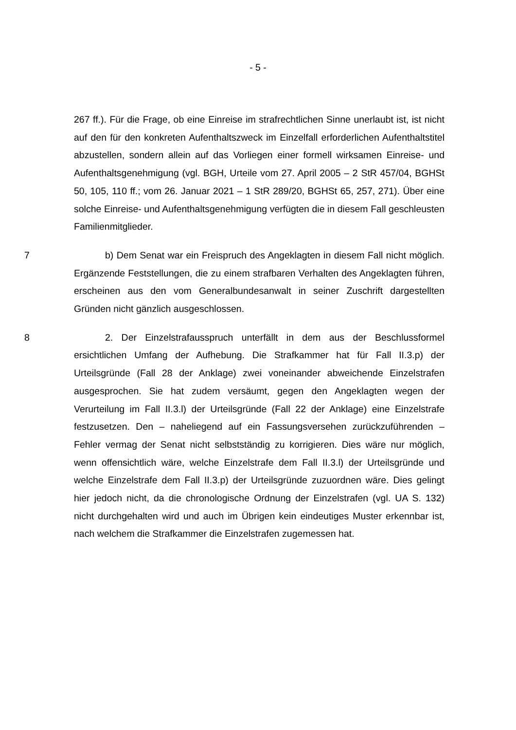- 5 -
267 ff.). Für die Frage, ob eine Einreise im strafrechtlichen Sinne unerlaubt ist, ist nicht auf den für den konkreten Aufenthaltszweck im Einzelfall erforderlichen Aufenthaltstitel abzustellen, sondern allein auf das Vorliegen einer formell wirksamen Einreise- und Aufenthaltsgenehmigung (vgl. BGH, Urteile vom 27. April 2005 – 2 StR 457/04, BGHSt 50, 105, 110 ff.; vom 26. Januar 2021 – 1 StR 289/20, BGHSt 65, 257, 271). Über eine solche Einreise- und Aufenthaltsgenehmigung verfügten die in diesem Fall geschleusten Familienmitglieder.
7 b) Dem Senat war ein Freispruch des Angeklagten in diesem Fall nicht möglich. Ergänzende Feststellungen, die zu einem strafbaren Verhalten des Angeklagten führen, erscheinen aus den vom Generalbundesanwalt in seiner Zuschrift dargestellten Gründen nicht gänzlich ausgeschlossen.
8 2. Der Einzelstrafausspruch unterfällt in dem aus der Beschlussformel ersichtlichen Umfang der Aufhebung. Die Strafkammer hat für Fall II.3.p) der Urteilsgründe (Fall 28 der Anklage) zwei voneinander abweichende Einzelstrafen ausgesprochen. Sie hat zudem versäumt, gegen den Angeklagten wegen der Verurteilung im Fall II.3.l) der Urteilsgründe (Fall 22 der Anklage) eine Einzelstrafe festzusetzen. Den – naheliegend auf ein Fassungsversehen zurückzuführenden – Fehler vermag der Senat nicht selbstständig zu korrigieren. Dies wäre nur möglich, wenn offensichtlich wäre, welche Einzelstrafe dem Fall II.3.l) der Urteilsgründe und welche Einzelstrafe dem Fall II.3.p) der Urteilsgründe zuzuordnen wäre. Dies gelingt hier jedoch nicht, da die chronologische Ordnung der Einzelstrafen (vgl. UA S. 132) nicht durchgehalten wird und auch im Übrigen kein eindeutiges Muster erkennbar ist, nach welchem die Strafkammer die Einzelstrafen zugemessen hat.